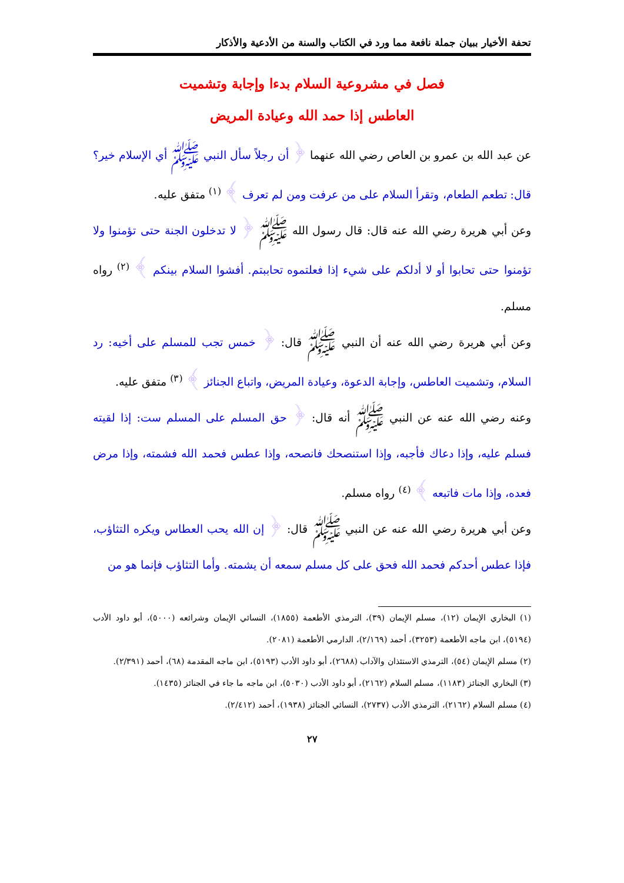تحفة الأخيار ببيان جملة نافعة مما ورد في الكتاب والسنة من الأدعية والأذكار
فصل في مشروعية السلام بدءا وإجابة وتشميت
العاطس إذا حمد الله وعيادة المريض
عن عبد الله بن عمرو بن العاص رضي الله عنهما ﴿ أن رجلاً سأل النبي ﷺ أي الإسلام خير؟ قال: تطعم الطعام، وتقرأ السلام على من عرفت ومن لم تعرف ﴾ <sup>(١)</sup> متفق عليه.
وعن أبي هريرة رضي الله عنه قال: قال رسول الله ﷺ ﴿ لا تدخلون الجنة حتى تؤمنوا ولا تؤمنوا حتى تحابوا أو لا أدلكم على شيء إذا فعلتموه تحاببتم. أفشوا السلام بينكم ﴾ <sup>(٢)</sup> رواه مسلم.
وعن أبي هريرة رضي الله عنه أن النبي ﷺ قال: ﴿ خمس تجب للمسلم على أخيه: رد السلام، وتشميت العاطس، وإجابة الدعوة، وعيادة المريض، واتباع الجنائز ﴾ <sup>(٣)</sup> متفق عليه.
وعنه رضي الله عنه عن النبي ﷺ أنه قال: ﴿ حق المسلم على المسلم ست: إذا لقيته فسلم عليه، وإذا دعاك فأجبه، وإذا استنصحك فانصحه، وإذا عطس فحمد الله فشمته، وإذا مرض فعده، وإذا مات فاتبعه ﴾ <sup>(٤)</sup> رواه مسلم.
وعن أبي هريرة رضي الله عنه عن النبي ﷺ قال: ﴿ إن الله يحب العطاس ويكره التثاؤب، فإذا عطس أحدكم فحمد الله فحق على كل مسلم سمعه أن يشمته. وأما التثاؤب فإنما هو من
(١) البخاري الإيمان (١٢)، مسلم الإيمان (٣٩)، الترمذي الأطعمة (١٨٥٥)، النسائي الإيمان وشرائعه (٥٠٠٠)، أبو داود الأدب (٥١٩٤)، ابن ماجه الأطعمة (٣٢٥٣)، أحمد (٢/١٦٩)، الدارمي الأطعمة (٢٠٨١).
(٢) مسلم الإيمان (٥٤)، الترمذي الاستئذان والآداب (٢٦٨٨)، أبو داود الأدب (٥١٩٣)، ابن ماجه المقدمة (٦٨)، أحمد (٢/٣٩١).
(٣) البخاري الجنائز (١١٨٣)، مسلم السلام (٢١٦٢)، أبو داود الأدب (٥٠٣٠)، ابن ماجه ما جاء في الجنائز (١٤٣٥).
(٤) مسلم السلام (٢١٦٢)، الترمذي الأدب (٢٧٣٧)، النسائي الجنائز (١٩٣٨)، أحمد (٢/٤١٢).
٢٧